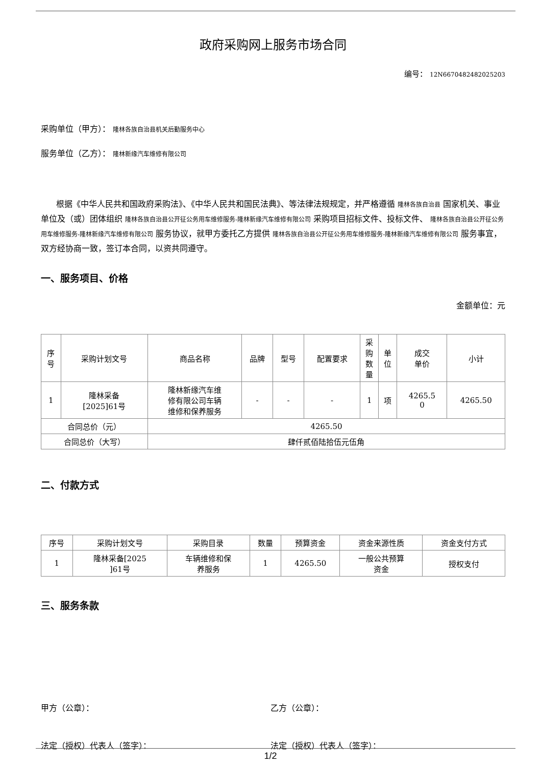政府采购网上服务市场合同
编号： 12N6670482482025203
采购单位（甲方）： 隆林各族自治县机关后勤服务中心
服务单位（乙方）： 隆林新缘汽车维修有限公司
根据《中华人民共和国政府采购法》、《中华人民共和国民法典》、等法律法规规定，并严格遵循 隆林各族自治县 国家机关、事业单位及（或）团体组织 隆林各族自治县公开征公务用车维修服务-隆林新缘汽车维修有限公司 采购项目招标文件、投标文件、 隆林各族自治县公开征公务用车维修服务-隆林新缘汽车维修有限公司 服务协议，就甲方委托乙方提供 隆林各族自治县公开征公务用车维修服务-隆林新缘汽车维修有限公司 服务事宜，双方经协商一致，签订本合同，以资共同遵守。
一、服务项目、价格
金额单位：元
| 序 号 | 采购计划文号 | 商品名称 | 品牌 | 型号 | 配置要求 | 采 购 数 量 | 单 位 | 成交 单价 | 小计 |
| --- | --- | --- | --- | --- | --- | --- | --- | --- | --- |
| 1 | 隆林采备 [2025]61号 | 隆林新缘汽车维 修有限公司车辆 维修和保养服务 | - | - | - | 1 | 项 | 4265.5 0 | 4265.50 |
| 合同总价（元） | | 4265.50 | | | | | | | |
| 合同总价（大写） | | 肆仟贰佰陆拾伍元伍角 | | | | | | | |
二、付款方式
| 序号 | 采购计划文号 | 采购目录 | 数量 | 预算资金 | 资金来源性质 | 资金支付方式 |
| --- | --- | --- | --- | --- | --- | --- |
| 1 | 隆林采备[2025 ]61号 | 车辆维修和保 养服务 | 1 | 4265.50 | 一般公共预算 资金 | 授权支付 |
三、服务条款
甲方（公章）： 乙方（公章）：
法定（授权）代表人（签字）： 法定（授权）代表人（签字）：
1/2